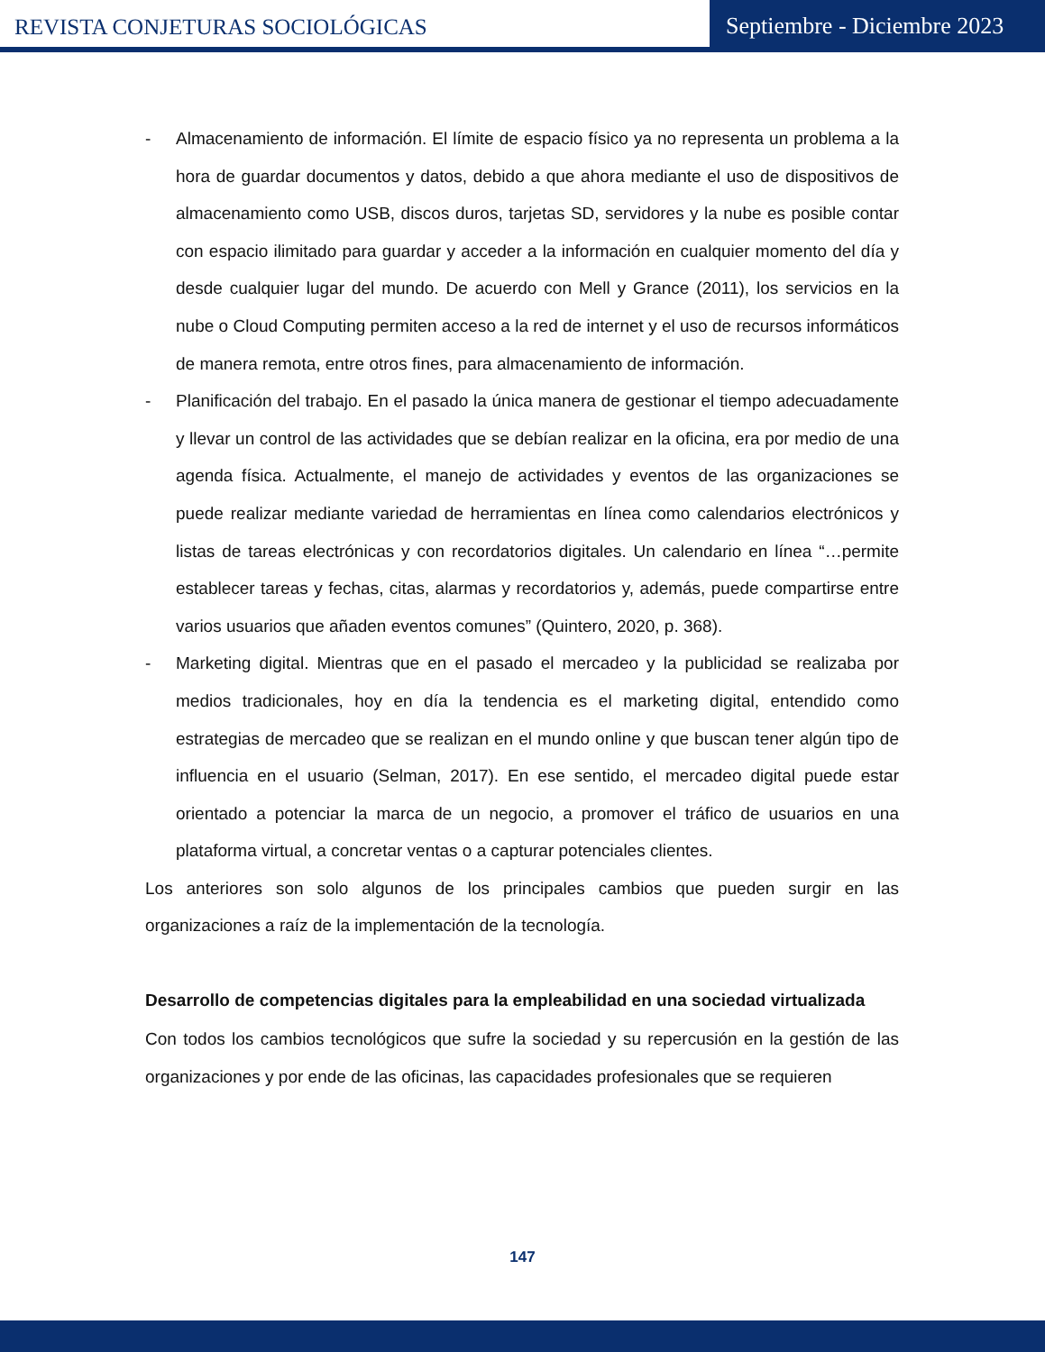REVISTA CONJETURAS SOCIOLÓGICAS
Septiembre - Diciembre 2023
- Almacenamiento de información. El límite de espacio físico ya no representa un problema a la hora de guardar documentos y datos, debido a que ahora mediante el uso de dispositivos de almacenamiento como USB, discos duros, tarjetas SD, servidores y la nube es posible contar con espacio ilimitado para guardar y acceder a la información en cualquier momento del día y desde cualquier lugar del mundo. De acuerdo con Mell y Grance (2011), los servicios en la nube o Cloud Computing permiten acceso a la red de internet y el uso de recursos informáticos de manera remota, entre otros fines, para almacenamiento de información.
- Planificación del trabajo. En el pasado la única manera de gestionar el tiempo adecuadamente y llevar un control de las actividades que se debían realizar en la oficina, era por medio de una agenda física. Actualmente, el manejo de actividades y eventos de las organizaciones se puede realizar mediante variedad de herramientas en línea como calendarios electrónicos y listas de tareas electrónicas y con recordatorios digitales. Un calendario en línea “…permite establecer tareas y fechas, citas, alarmas y recordatorios y, además, puede compartirse entre varios usuarios que añaden eventos comunes” (Quintero, 2020, p. 368).
- Marketing digital. Mientras que en el pasado el mercadeo y la publicidad se realizaba por medios tradicionales, hoy en día la tendencia es el marketing digital, entendido como estrategias de mercadeo que se realizan en el mundo online y que buscan tener algún tipo de influencia en el usuario (Selman, 2017). En ese sentido, el mercadeo digital puede estar orientado a potenciar la marca de un negocio, a promover el tráfico de usuarios en una plataforma virtual, a concretar ventas o a capturar potenciales clientes.
Los anteriores son solo algunos de los principales cambios que pueden surgir en las organizaciones a raíz de la implementación de la tecnología.
Desarrollo de competencias digitales para la empleabilidad en una sociedad virtualizada
Con todos los cambios tecnológicos que sufre la sociedad y su repercusión en la gestión de las organizaciones y por ende de las oficinas, las capacidades profesionales que se requieren
147